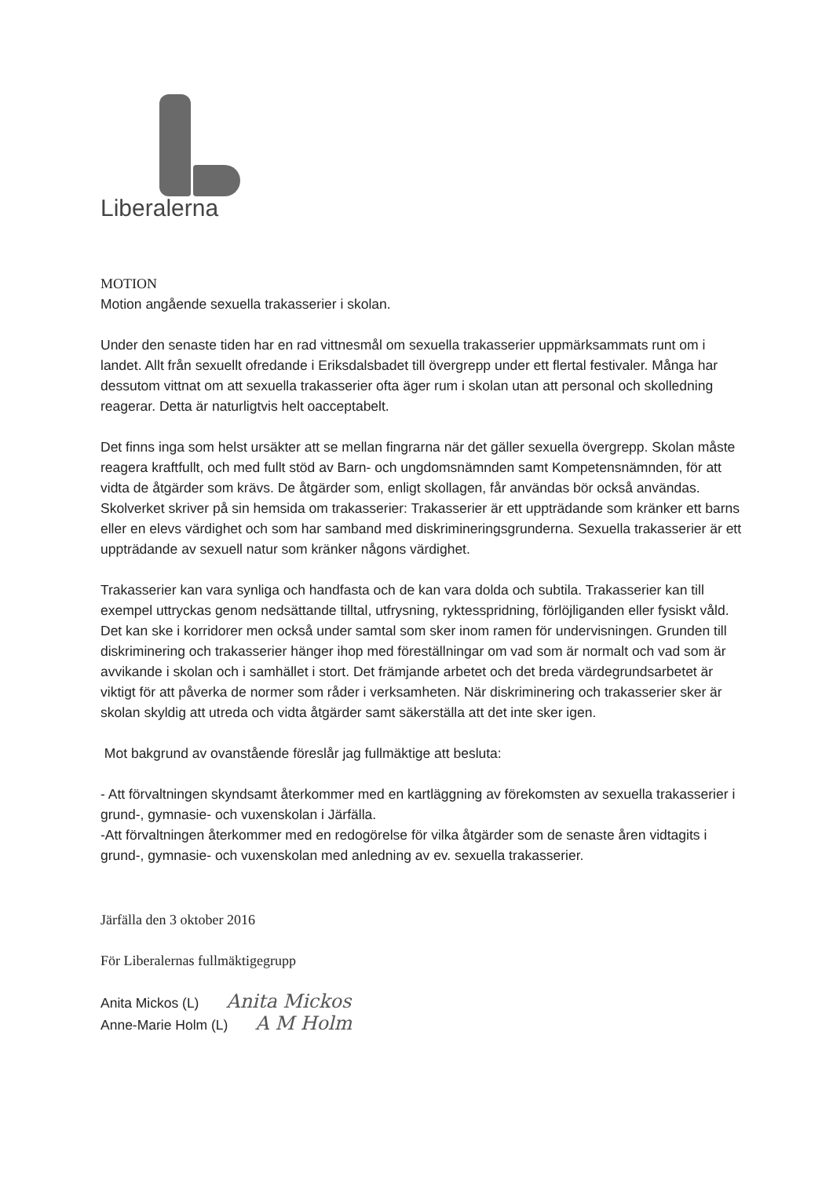Liberalerna
MOTION
Motion angående sexuella trakasserier i skolan.
Under den senaste tiden har en rad vittnesmål om sexuella trakasserier uppmärksammats runt om i landet. Allt från sexuellt ofredande i Eriksdalsbadet till övergrepp under ett flertal festivaler. Många har dessutom vittnat om att sexuella trakasserier ofta äger rum i skolan utan att personal och skolledning reagerar. Detta är naturligtvis helt oacceptabelt.
Det finns inga som helst ursäkter att se mellan fingrarna när det gäller sexuella övergrepp. Skolan måste reagera kraftfullt, och med fullt stöd av Barn- och ungdomsnämnden samt Kompetensnämnden, för att vidta de åtgärder som krävs. De åtgärder som, enligt skollagen, får användas bör också användas. Skolverket skriver på sin hemsida om trakasserier: Trakasserier är ett uppträdande som kränker ett barns eller en elevs värdighet och som har samband med diskrimineringsgrunderna. Sexuella trakasserier är ett uppträdande av sexuell natur som kränker någons värdighet.
Trakasserier kan vara synliga och handfasta och de kan vara dolda och subtila. Trakasserier kan till exempel uttryckas genom nedsättande tilltal, utfrysning, ryktesspridning, förlöjliganden eller fysiskt våld. Det kan ske i korridorer men också under samtal som sker inom ramen för undervisningen. Grunden till diskriminering och trakasserier hänger ihop med föreställningar om vad som är normalt och vad som är avvikande i skolan och i samhället i stort. Det främjande arbetet och det breda värdegrundsarbetet är viktigt för att påverka de normer som råder i verksamheten. När diskriminering och trakasserier sker är skolan skyldig att utreda och vidta åtgärder samt säkerställa att det inte sker igen.
Mot bakgrund av ovanstående föreslår jag fullmäktige att besluta:
- Att förvaltningen skyndsamt återkommer med en kartläggning av förekomsten av sexuella trakasserier i grund-, gymnasie- och vuxenskolan i Järfälla.
-Att förvaltningen återkommer med en redogörelse för vilka åtgärder som de senaste åren vidtagits i grund-, gymnasie- och vuxenskolan med anledning av ev. sexuella trakasserier.
Järfälla den 3 oktober 2016
För Liberalernas fullmäktigegrupp
Anita Mickos (L) Anita Mickos
Anne-Marie Holm (L) A M Holm